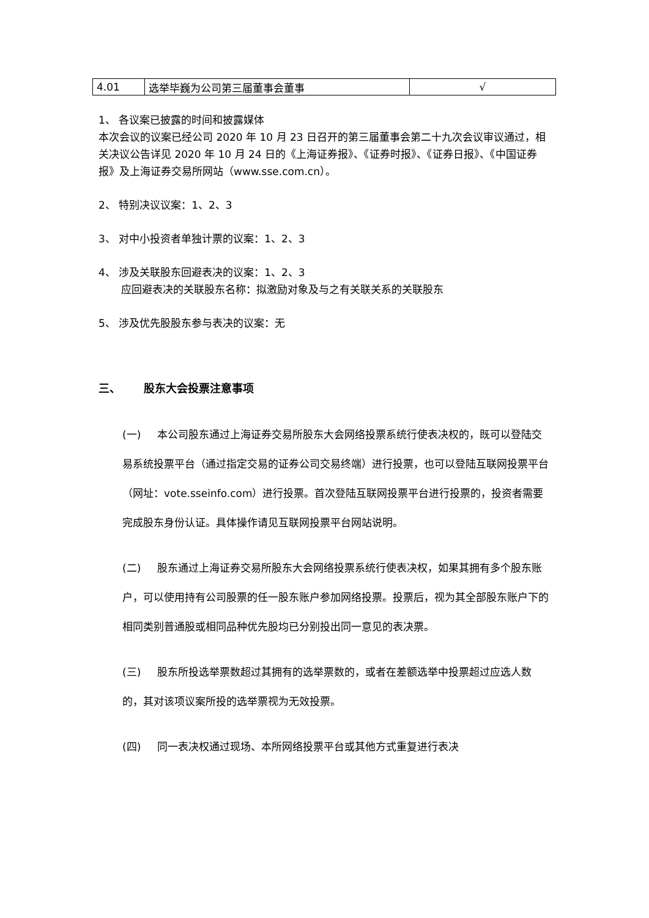| 4.01 | 选举毕巍为公司第三届董事会董事 | √ |
1、 各议案已披露的时间和披露媒体
本次会议的议案已经公司 2020 年 10 月 23 日召开的第三届董事会第二十九次会议审议通过，相关决议公告详见 2020 年 10 月 24 日的《上海证券报》、《证券时报》、《证券日报》、《中国证券报》及上海证券交易所网站（www.sse.com.cn）。
2、 特别决议议案：1、2、3
3、 对中小投资者单独计票的议案：1、2、3
4、 涉及关联股东回避表决的议案：1、2、3
应回避表决的关联股东名称：拟激励对象及与之有关联关系的关联股东
5、 涉及优先股股东参与表决的议案：无
三、 股东大会投票注意事项
(一) 本公司股东通过上海证券交易所股东大会网络投票系统行使表决权的，既可以登陆交易系统投票平台（通过指定交易的证券公司交易终端）进行投票，也可以登陆互联网投票平台（网址：vote.sseinfo.com）进行投票。首次登陆互联网投票平台进行投票的，投资者需要完成股东身份认证。具体操作请见互联网投票平台网站说明。
(二) 股东通过上海证券交易所股东大会网络投票系统行使表决权，如果其拥有多个股东账户，可以使用持有公司股票的任一股东账户参加网络投票。投票后，视为其全部股东账户下的相同类别普通股或相同品种优先股均已分别投出同一意见的表决票。
(三) 股东所投选举票数超过其拥有的选举票数的，或者在差额选举中投票超过应选人数的，其对该项议案所投的选举票视为无效投票。
(四) 同一表决权通过现场、本所网络投票平台或其他方式重复进行表决